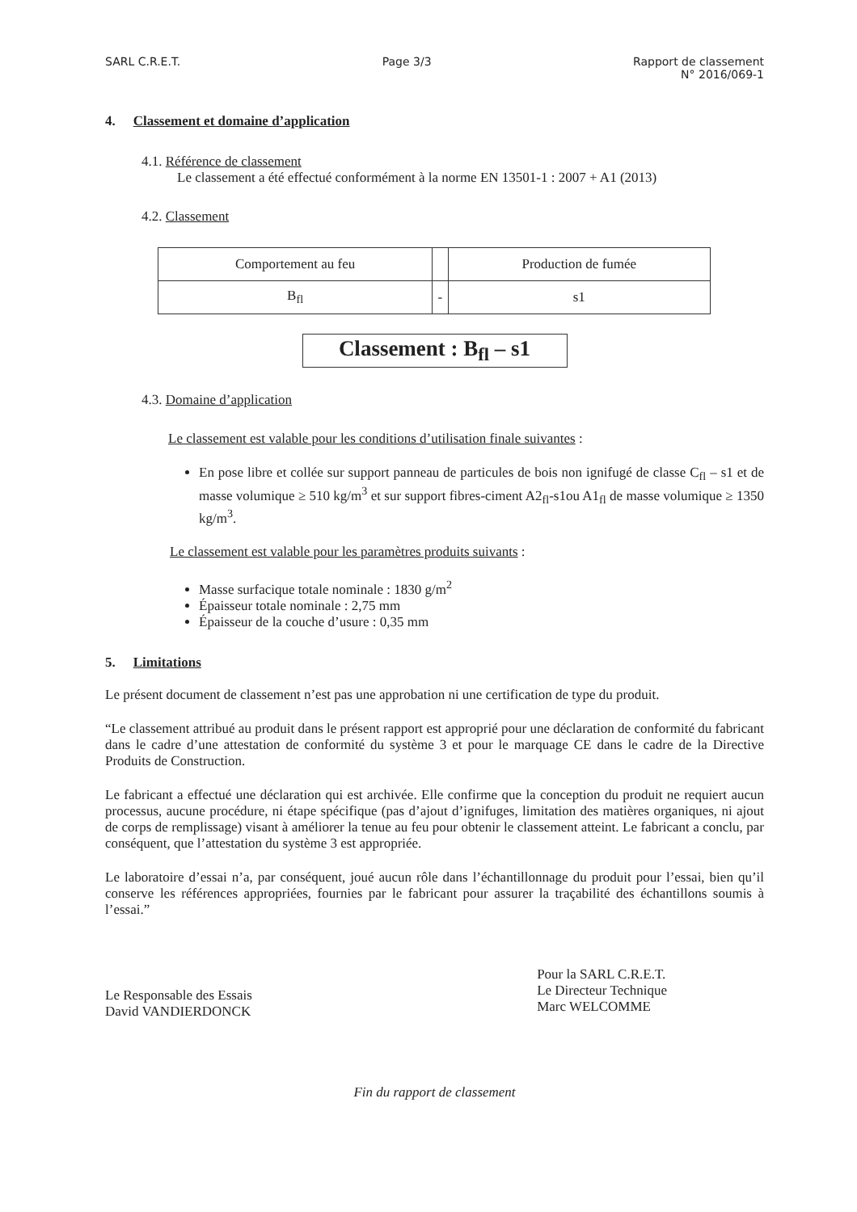SARL C.R.E.T. Page 3/3 Rapport de classement
N° 2016/069-1
4. Classement et domaine d’application
4.1. Référence de classement
Le classement a été effectué conformément à la norme EN 13501-1 : 2007 + A1 (2013)
4.2. Classement
| Comportement au feu | | Production de fumée |
| B<sub>fl</sub> | - | s1 |
Classement : B<sub>fl</sub> – s1
4.3. Domaine d’application
Le classement est valable pour les conditions d’utilisation finale suivantes :
En pose libre et collée sur support panneau de particules de bois non ignifugé de classe C<sub>fl</sub> – s1 et de masse volumique ≥ 510 kg/m<sup>3</sup> et sur support fibres-ciment A2<sub>fl</sub>-s1ou A1<sub>fl</sub> de masse volumique ≥ 1350 kg/m<sup>3</sup>.
Le classement est valable pour les paramètres produits suivants :
Masse surfacique totale nominale : 1830 g/m<sup>2</sup>
Épaisseur totale nominale : 2,75 mm
Épaisseur de la couche d’usure : 0,35 mm
5. Limitations
Le présent document de classement n’est pas une approbation ni une certification de type du produit.
“Le classement attribué au produit dans le présent rapport est approprié pour une déclaration de conformité du fabricant dans le cadre d’une attestation de conformité du système 3 et pour le marquage CE dans le cadre de la Directive Produits de Construction.
Le fabricant a effectué une déclaration qui est archivée. Elle confirme que la conception du produit ne requiert aucun processus, aucune procédure, ni étape spécifique (pas d’ajout d’ignifuges, limitation des matières organiques, ni ajout de corps de remplissage) visant à améliorer la tenue au feu pour obtenir le classement atteint. Le fabricant a conclu, par conséquent, que l’attestation du système 3 est appropriée.
Le laboratoire d’essai n’a, par conséquent, joué aucun rôle dans l’échantillonnage du produit pour l’essai, bien qu’il conserve les références appropriées, fournies par le fabricant pour assurer la traçabilité des échantillons soumis à l’essai.”
Le Responsable des Essais
David VANDIERDONCK
Pour la SARL C.R.E.T.
Le Directeur Technique
Marc WELCOMME
Fin du rapport de classement